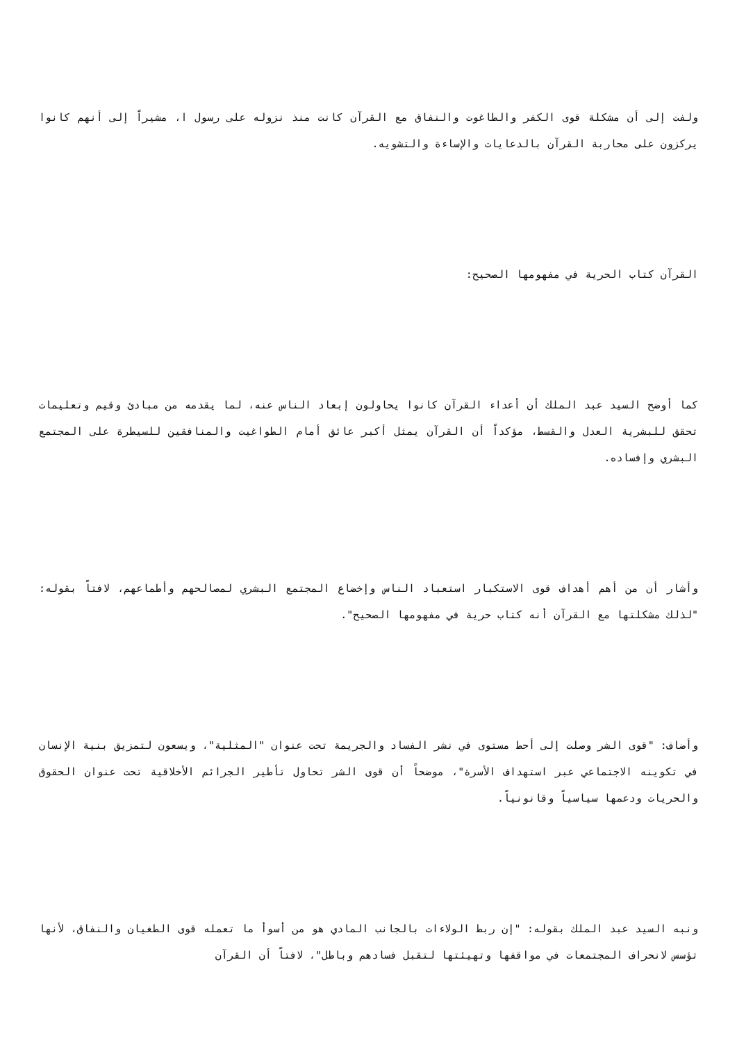ولفت إلى أن مشكلة قوى الكفر والطاغوت والنفاق مع القرآن كانت منذ نزوله على رسول ا، مشيراً إلى أنهم كانوا يركزون على محاربة القرآن بالدعايات والإساءة والتشويه.
القرآن كتاب الحرية في مفهومها الصحيح:
كما أوضح السيد عبد الملك أن أعداء القرآن كانوا يحاولون إبعاد الناس عنه، لما يقدمه من مبادئ وقيم وتعليمات تحقق للبشرية العدل والقسط، مؤكداً أن القرآن يمثل أكبر عائق أمام الطواغيت والمنافقين للسيطرة على المجتمع البشري وإفساده.
وأشار أن من أهم أهداف قوى الاستكبار استعباد الناس وإخضاع المجتمع البشري لمصالحهم وأطماعهم، لافتاً بقوله: "لذلك مشكلتها مع القرآن أنه كتاب حرية في مفهومها الصحيح".
وأضاف: "قوى الشر وصلت إلى أحط مستوى في نشر الفساد والجريمة تحت عنوان "المثلية"، ويسعون لتمزيق بنية الإنسان في تكوينه الاجتماعي عبر استهداف الأسرة"، موضحاً أن قوى الشر تحاول تأطير الجرائم الأخلاقية تحت عنوان الحقوق والحريات ودعمها سياسياً وقانونياً.
ونبه السيد عبد الملك بقوله: "إن ربط الولاءات بالجانب المادي هو من أسوأ ما تعمله قوى الطغيان والنفاق، لأنها تؤسس لانحراف المجتمعات في مواقفها وتهيئتها لتقبل فسادهم وباطل"، لافتاً أن القرآن